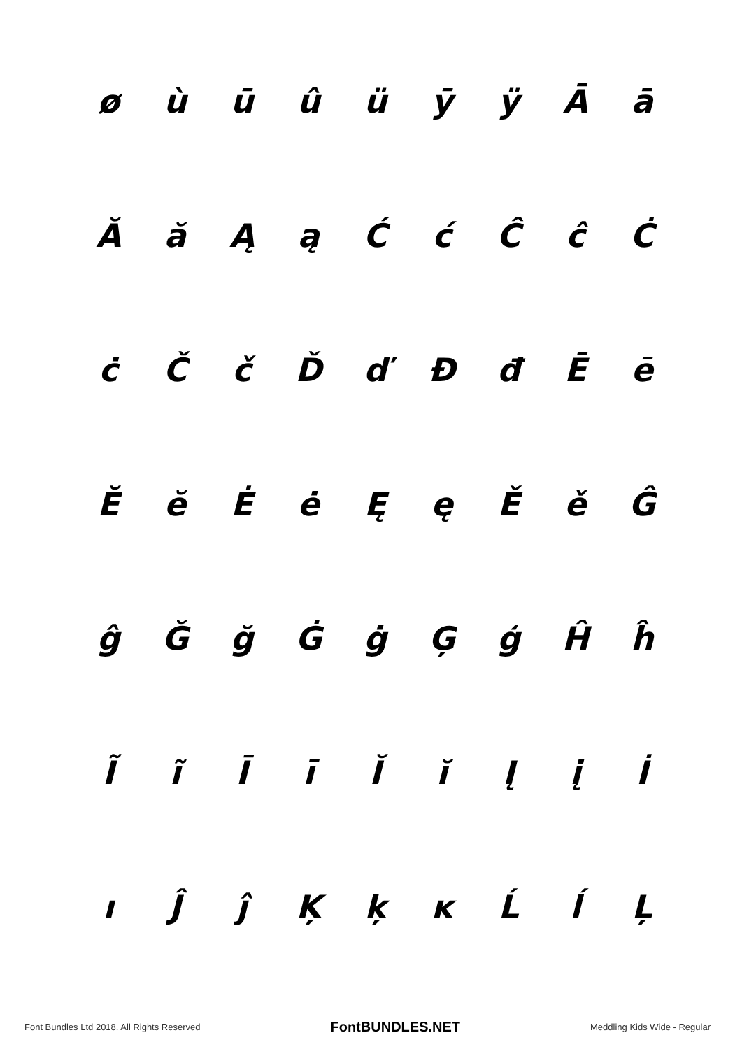øùūûüȳÿĀā
ĂăĄąĆćĈĉĊ
ċČčĎďĐđĒē
ĔĕĖėĘęĚěĜ
ĝĞğĠġĢģĤĥ
ĨĩĪīĬĭĮįİ
ıĴĵĶķĸĹĺĻ
Font Bundles Ltd 2018. All Rights Reserved FontBUNDLES.NET Meddling Kids Wide - Regular